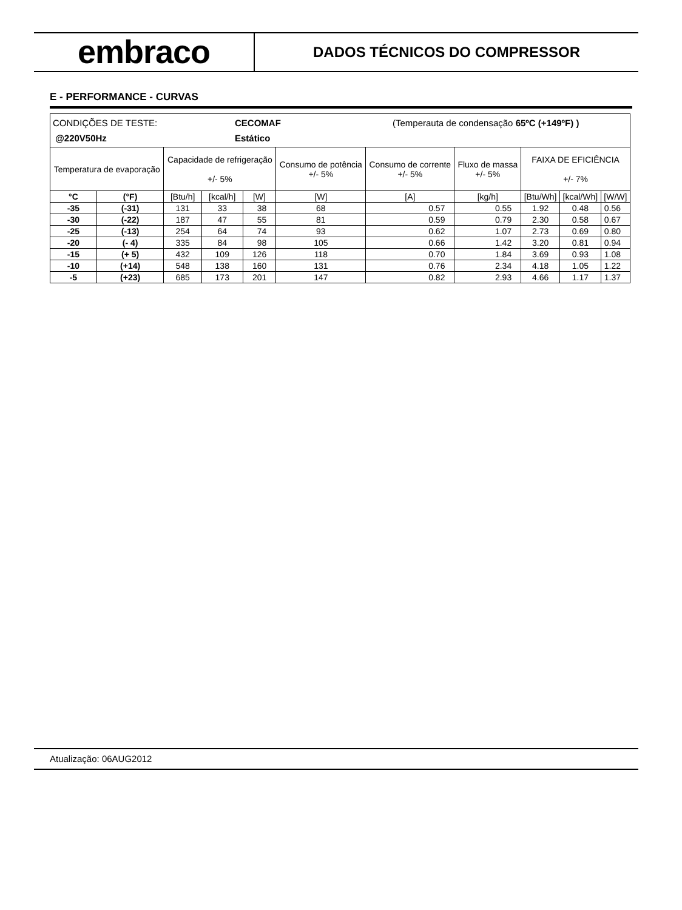embraco
DADOS TÉCNICOS DO COMPRESSOR
E - PERFORMANCE - CURVAS
| CONDIÇÕES DE TESTE: CECOMAF (Temperauta de condensação 65ºC (+149ºF) ) @220V50Hz Estático | | | | | | | | | | |
| Temperatura de evaporação | | Capacidade de refrigeração +/- 5% | | | Consumo de potência +/- 5% | Consumo de corrente +/- 5% | Fluxo de massa +/- 5% | FAIXA DE EFICIÊNCIA +/- 7% | | |
| °C | (°F) | [Btu/h] | [kcal/h] | [W] | [W] | [A] | [kg/h] | [Btu/Wh] | [kcal/Wh] | [W/W] |
| -35 | (-31) | 131 | 33 | 38 | 68 | 0.57 | 0.55 | 1.92 | 0.48 | 0.56 |
| -30 | (-22) | 187 | 47 | 55 | 81 | 0.59 | 0.79 | 2.30 | 0.58 | 0.67 |
| -25 | (-13) | 254 | 64 | 74 | 93 | 0.62 | 1.07 | 2.73 | 0.69 | 0.80 |
| -20 | (- 4) | 335 | 84 | 98 | 105 | 0.66 | 1.42 | 3.20 | 0.81 | 0.94 |
| -15 | (+ 5) | 432 | 109 | 126 | 118 | 0.70 | 1.84 | 3.69 | 0.93 | 1.08 |
| -10 | (+14) | 548 | 138 | 160 | 131 | 0.76 | 2.34 | 4.18 | 1.05 | 1.22 |
| -5 | (+23) | 685 | 173 | 201 | 147 | 0.82 | 2.93 | 4.66 | 1.17 | 1.37 |
Atualização: 06AUG2012